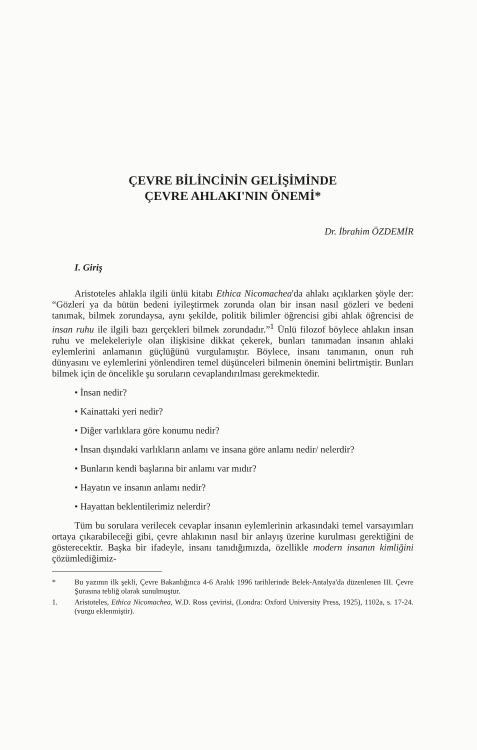ÇEVRE BİLİNCİNİN GELİŞİMİNDE
ÇEVRE AHLAKI'NIN ÖNEMİ*
Dr. İbrahim ÖZDEMİR
I. Giriş
Aristoteles ahlakla ilgili ünlü kitabı Ethica Nicomachea'da ahlakı açıklarken şöyle der: “Gözleri ya da bütün bedeni iyileştirmek zorunda olan bir insan nasıl gözleri ve bedeni tanımak, bilmek zorundaysa, aynı şekilde, politik bilimler öğrencisi gibi ahlak öğrencisi de insan ruhu ile ilgili bazı gerçekleri bilmek zorundadır.”<sup>1</sup> Ünlü filozof böylece ahlakın insan ruhu ve melekeleriyle olan ilişkisine dikkat çekerek, bunları tanımadan insanın ahlaki eylemlerini anlamanın güçlüğünü vurgulamıştır. Böylece, insanı tanımanın, onun ruh dünyasını ve eylemlerini yönlendiren temel düşünceleri bilmenin önemini belirtmiştir. Bunları bilmek için de öncelikle şu soruların cevaplandırılması gerekmektedir.
• İnsan nedir?
• Kainattaki yeri nedir?
• Diğer varlıklara göre konumu nedir?
• İnsan dışındaki varlıkların anlamı ve insana göre anlamı nedir/ nelerdir?
• Bunların kendi başlarına bir anlamı var mıdır?
• Hayatın ve insanın anlamı nedir?
• Hayattan beklentilerimiz nelerdir?
Tüm bu sorulara verilecek cevaplar insanın eylemlerinin arkasındaki temel varsayımları ortaya çıkarabileceği gibi, çevre ahlakının nasıl bir anlayış üzerine kurulması gerektiğini de gösterecektir. Başka bir ifadeyle, insanı tanıdığımızda, özellikle modern insanın kimliğini çözümlediğimiz-
* Bu yazının ilk şekli, Çevre Bakanlığınca 4-6 Aralık 1996 tarihlerinde Belek-Antalya'da düzenlenen III. Çevre Şurasına tebliğ olarak sunulmuştur.
1. Aristoteles, Ethica Nicomachea, W.D. Ross çevirisi, (Londra: Oxford University Press, 1925), 1102a, s. 17-24. (vurgu eklenmiştir).